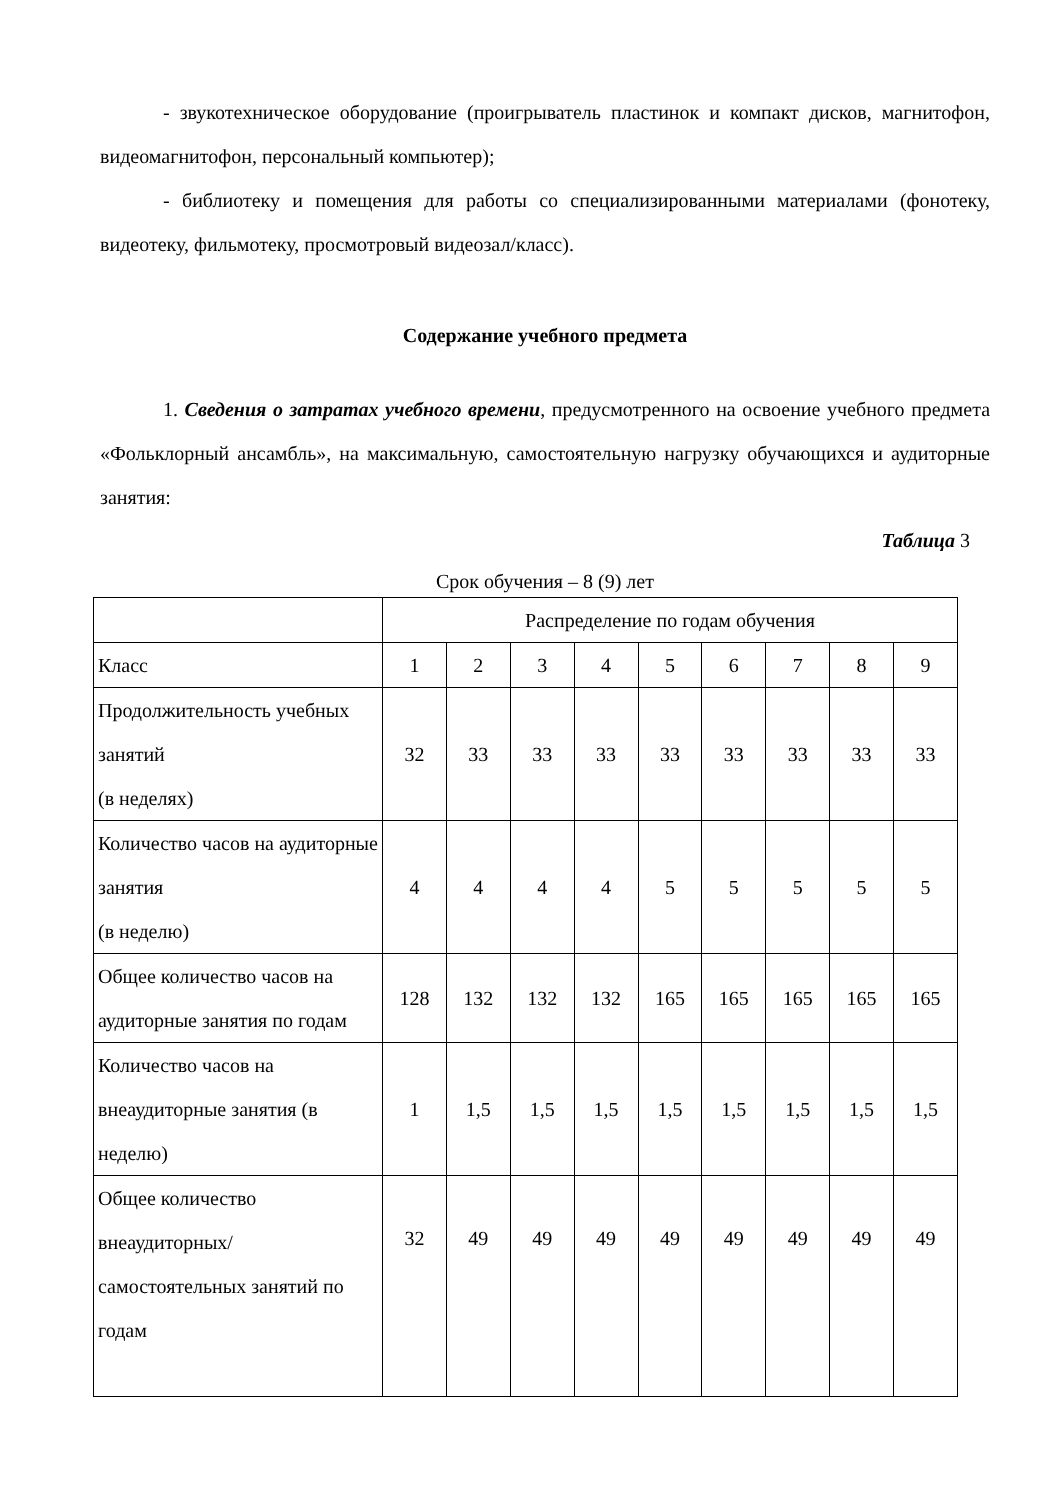- звукотехническое оборудование (проигрыватель пластинок и компакт дисков, магнитофон, видеомагнитофон, персональный компьютер);
- библиотеку и помещения для работы со специализированными материалами (фонотеку, видеотеку, фильмотеку, просмотровый видеозал/класс).
Содержание учебного предмета
1. Сведения о затратах учебного времени, предусмотренного на освоение учебного предмета «Фольклорный ансамбль», на максимальную, самостоятельную нагрузку обучающихся и аудиторные занятия:
Таблица 3
Срок обучения – 8 (9) лет
| | Распределение по годам обучения | | | | | | | | |
| Класс | 1 | 2 | 3 | 4 | 5 | 6 | 7 | 8 | 9 |
| Продолжительность учебных занятий (в неделях) | 32 | 33 | 33 | 33 | 33 | 33 | 33 | 33 | 33 |
| Количество часов на аудиторные занятия (в неделю) | 4 | 4 | 4 | 4 | 5 | 5 | 5 | 5 | 5 |
| Общее количество часов на аудиторные занятия по годам | 128 | 132 | 132 | 132 | 165 | 165 | 165 | 165 | 165 |
| Количество часов на внеаудиторные занятия (в неделю) | 1 | 1,5 | 1,5 | 1,5 | 1,5 | 1,5 | 1,5 | 1,5 | 1,5 |
| Общее количество внеаудиторных/ самостоятельных занятий по годам | 32 | 49 | 49 | 49 | 49 | 49 | 49 | 49 | 49 |